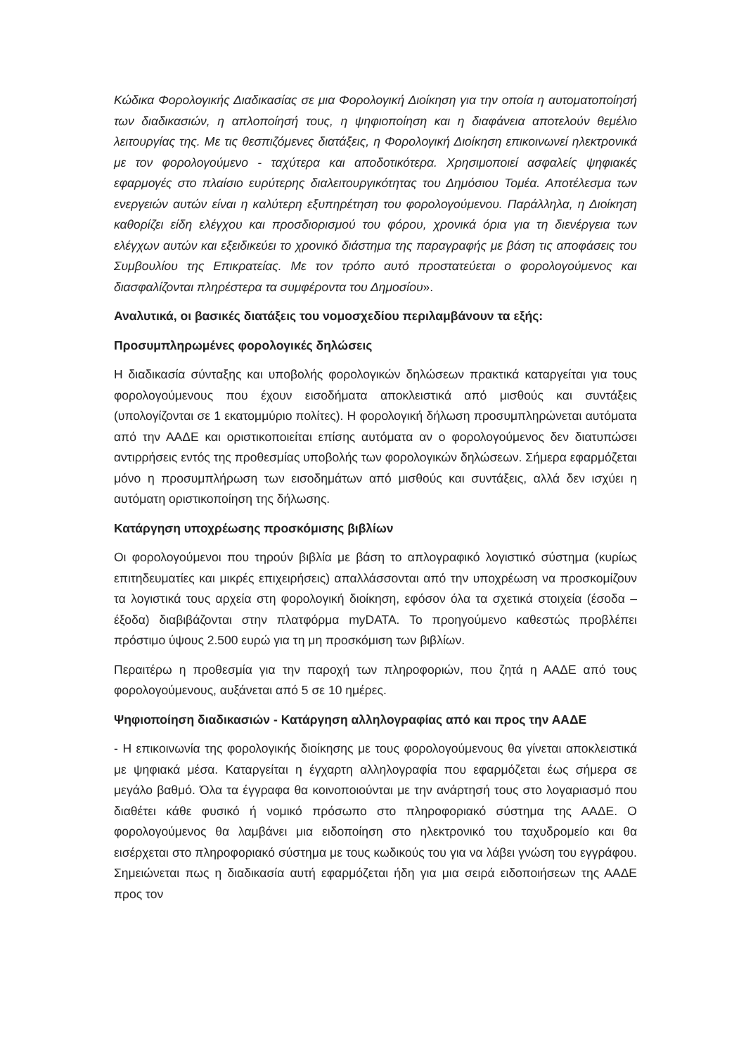Κώδικα Φορολογικής Διαδικασίας σε μια Φορολογική Διοίκηση για την οποία η αυτοματοποίησή των διαδικασιών, η απλοποίησή τους, η ψηφιοποίηση και η διαφάνεια αποτελούν θεμέλιο λειτουργίας της. Με τις θεσπιζόμενες διατάξεις, η Φορολογική Διοίκηση επικοινωνεί ηλεκτρονικά με τον φορολογούμενο - ταχύτερα και αποδοτικότερα. Χρησιμοποιεί ασφαλείς ψηφιακές εφαρμογές στο πλαίσιο ευρύτερης διαλειτουργικότητας του Δημόσιου Τομέα. Αποτέλεσμα των ενεργειών αυτών είναι η καλύτερη εξυπηρέτηση του φορολογούμενου. Παράλληλα, η Διοίκηση καθορίζει είδη ελέγχου και προσδιορισμού του φόρου, χρονικά όρια για τη διενέργεια των ελέγχων αυτών και εξειδικεύει το χρονικό διάστημα της παραγραφής με βάση τις αποφάσεις του Συμβουλίου της Επικρατείας. Με τον τρόπο αυτό προστατεύεται ο φορολογούμενος και διασφαλίζονται πληρέστερα τα συμφέροντα του Δημοσίου».
Αναλυτικά, οι βασικές διατάξεις του νομοσχεδίου περιλαμβάνουν τα εξής:
Προσυμπληρωμένες φορολογικές δηλώσεις
Η διαδικασία σύνταξης και υποβολής φορολογικών δηλώσεων πρακτικά καταργείται για τους φορολογούμενους που έχουν εισοδήματα αποκλειστικά από μισθούς και συντάξεις (υπολογίζονται σε 1 εκατομμύριο πολίτες). Η φορολογική δήλωση προσυμπληρώνεται αυτόματα από την ΑΑΔΕ και οριστικοποιείται επίσης αυτόματα αν ο φορολογούμενος δεν διατυπώσει αντιρρήσεις εντός της προθεσμίας υποβολής των φορολογικών δηλώσεων. Σήμερα εφαρμόζεται μόνο η προσυμπλήρωση των εισοδημάτων από μισθούς και συντάξεις, αλλά δεν ισχύει η αυτόματη οριστικοποίηση της δήλωσης.
Κατάργηση υποχρέωσης προσκόμισης βιβλίων
Οι φορολογούμενοι που τηρούν βιβλία με βάση το απλογραφικό λογιστικό σύστημα (κυρίως επιτηδευματίες και μικρές επιχειρήσεις) απαλλάσσονται από την υποχρέωση να προσκομίζουν τα λογιστικά τους αρχεία στη φορολογική διοίκηση, εφόσον όλα τα σχετικά στοιχεία (έσοδα – έξοδα) διαβιβάζονται στην πλατφόρμα myDATA. Το προηγούμενο καθεστώς προβλέπει πρόστιμο ύψους 2.500 ευρώ για τη μη προσκόμιση των βιβλίων.
Περαιτέρω η προθεσμία για την παροχή των πληροφοριών, που ζητά η ΑΑΔΕ από τους φορολογούμενους, αυξάνεται από 5 σε 10 ημέρες.
Ψηφιοποίηση διαδικασιών - Κατάργηση αλληλογραφίας από και προς την ΑΑΔΕ
- Η επικοινωνία της φορολογικής διοίκησης με τους φορολογούμενους θα γίνεται αποκλειστικά με ψηφιακά μέσα. Καταργείται η έγχαρτη αλληλογραφία που εφαρμόζεται έως σήμερα σε μεγάλο βαθμό. Όλα τα έγγραφα θα κοινοποιούνται με την ανάρτησή τους στο λογαριασμό που διαθέτει κάθε φυσικό ή νομικό πρόσωπο στο πληροφοριακό σύστημα της ΑΑΔΕ. Ο φορολογούμενος θα λαμβάνει μια ειδοποίηση στο ηλεκτρονικό του ταχυδρομείο και θα εισέρχεται στο πληροφοριακό σύστημα με τους κωδικούς του για να λάβει γνώση του εγγράφου. Σημειώνεται πως η διαδικασία αυτή εφαρμόζεται ήδη για μια σειρά ειδοποιήσεων της ΑΑΔΕ προς τον